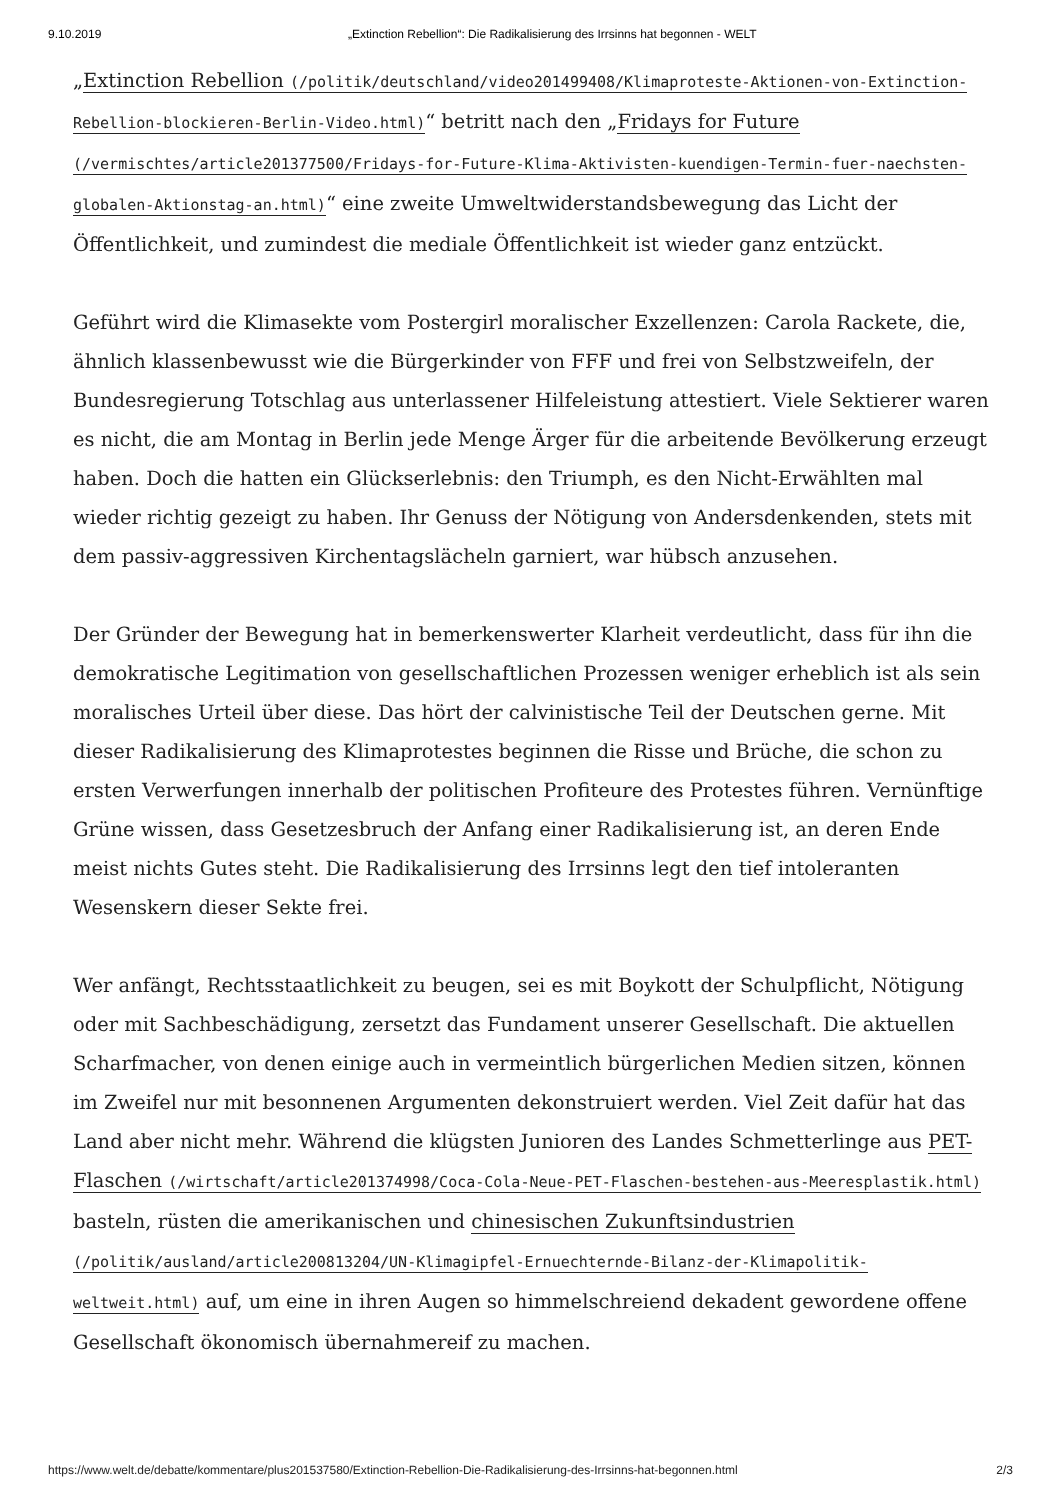9.10.2019 „Extinction Rebellion“: Die Radikalisierung des Irrsinns hat begonnen - WELT
„Extinction Rebellion (/politik/deutschland/video201499408/Klimaproteste-Aktionen-von-Extinction-Rebellion-blockieren-Berlin-Video.html)“ betritt nach den „Fridays for Future (/vermischtes/article201377500/Fridays-for-Future-Klima-Aktivisten-kuendigen-Termin-fuer-naechsten-globalen-Aktionstag-an.html)“ eine zweite Umweltwiderstandsbewegung das Licht der Öffentlichkeit, und zumindest die mediale Öffentlichkeit ist wieder ganz entzückt.
Geführt wird die Klimasekte vom Postergirl moralischer Exzellenzen: Carola Rackete, die, ähnlich klassenbewusst wie die Bürgerkinder von FFF und frei von Selbstzweifeln, der Bundesregierung Totschlag aus unterlassener Hilfeleistung attestiert. Viele Sektierer waren es nicht, die am Montag in Berlin jede Menge Ärger für die arbeitende Bevölkerung erzeugt haben. Doch die hatten ein Glückserlebnis: den Triumph, es den Nicht-Erwählten mal wieder richtig gezeigt zu haben. Ihr Genuss der Nötigung von Andersdenkenden, stets mit dem passiv-aggressiven Kirchentagslächeln garniert, war hübsch anzusehen.
Der Gründer der Bewegung hat in bemerkenswerter Klarheit verdeutlicht, dass für ihn die demokratische Legitimation von gesellschaftlichen Prozessen weniger erheblich ist als sein moralisches Urteil über diese. Das hört der calvinistische Teil der Deutschen gerne. Mit dieser Radikalisierung des Klimaprotestes beginnen die Risse und Brüche, die schon zu ersten Verwerfungen innerhalb der politischen Profiteure des Protestes führen. Vernünftige Grüne wissen, dass Gesetzesbruch der Anfang einer Radikalisierung ist, an deren Ende meist nichts Gutes steht. Die Radikalisierung des Irrsinns legt den tief intoleranten Wesenskern dieser Sekte frei.
Wer anfängt, Rechtsstaatlichkeit zu beugen, sei es mit Boykott der Schulpflicht, Nötigung oder mit Sachbeschädigung, zersetzt das Fundament unserer Gesellschaft. Die aktuellen Scharfmacher, von denen einige auch in vermeintlich bürgerlichen Medien sitzen, können im Zweifel nur mit besonnenen Argumenten dekonstruiert werden. Viel Zeit dafür hat das Land aber nicht mehr. Während die klügsten Junioren des Landes Schmetterlinge aus PET-Flaschen (/wirtschaft/article201374998/Coca-Cola-Neue-PET-Flaschen-bestehen-aus-Meeresplastik.html) basteln, rüsten die amerikanischen und chinesischen Zukunftsindustrien (/politik/ausland/article200813204/UN-Klimagipfel-Ernuechternde-Bilanz-der-Klimapolitik-weltweit.html) auf, um eine in ihren Augen so himmelschreiend dekadent gewordene offene Gesellschaft ökonomisch übernahmereif zu machen.
https://www.welt.de/debatte/kommentare/plus201537580/Extinction-Rebellion-Die-Radikalisierung-des-Irrsinns-hat-begonnen.html 2/3